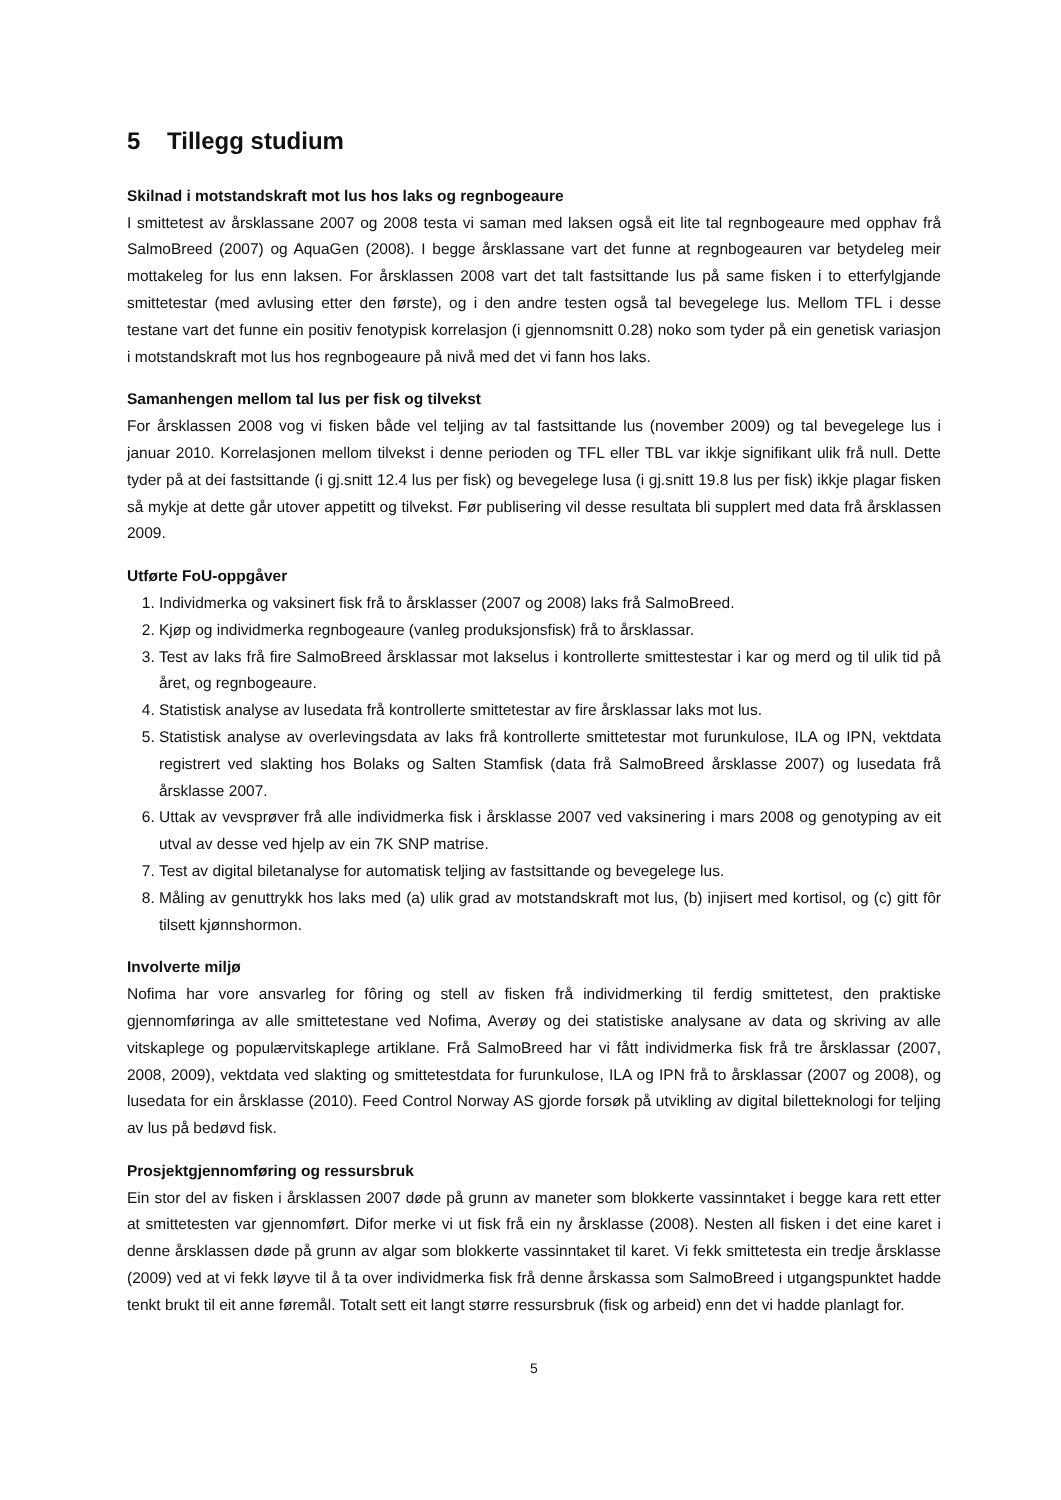5 Tillegg studium
Skilnad i motstandskraft mot lus hos laks og regnbogeaure
I smittetest av årsklassane 2007 og 2008 testa vi saman med laksen også eit lite tal regnbogeaure med opphav frå SalmoBreed (2007) og AquaGen (2008). I begge årsklassane vart det funne at regnbogeauren var betydeleg meir mottakeleg for lus enn laksen. For årsklassen 2008 vart det talt fastsittande lus på same fisken i to etterfylgjande smittetestar (med avlusing etter den første), og i den andre testen også tal bevegelege lus. Mellom TFL i desse testane vart det funne ein positiv fenotypisk korrelasjon (i gjennomsnitt 0.28) noko som tyder på ein genetisk variasjon i motstandskraft mot lus hos regnbogeaure på nivå med det vi fann hos laks.
Samanhengen mellom tal lus per fisk og tilvekst
For årsklassen 2008 vog vi fisken både vel teljing av tal fastsittande lus (november 2009) og tal bevegelege lus i januar 2010. Korrelasjonen mellom tilvekst i denne perioden og TFL eller TBL var ikkje signifikant ulik frå null. Dette tyder på at dei fastsittande (i gj.snitt 12.4 lus per fisk) og bevegelege lusa (i gj.snitt 19.8 lus per fisk) ikkje plagar fisken så mykje at dette går utover appetitt og tilvekst. Før publisering vil desse resultata bli supplert med data frå årsklassen 2009.
Utførte FoU-oppgåver
1. Individmerka og vaksinert fisk frå to årsklasser (2007 og 2008) laks frå SalmoBreed.
2. Kjøp og individmerka regnbogeaure (vanleg produksjonsfisk) frå to årsklassar.
3. Test av laks frå fire SalmoBreed årsklassar mot lakselus i kontrollerte smittestestar i kar og merd og til ulik tid på året, og regnbogeaure.
4. Statistisk analyse av lusedata frå kontrollerte smittetestar av fire årsklassar laks mot lus.
5. Statistisk analyse av overlevingsdata av laks frå kontrollerte smittetestar mot furunkulose, ILA og IPN, vektdata registrert ved slakting hos Bolaks og Salten Stamfisk (data frå SalmoBreed årsklasse 2007) og lusedata frå årsklasse 2007.
6. Uttak av vevsprøver frå alle individmerka fisk i årsklasse 2007 ved vaksinering i mars 2008 og genotyping av eit utval av desse ved hjelp av ein 7K SNP matrise.
7. Test av digital biletanalyse for automatisk teljing av fastsittande og bevegelege lus.
8. Måling av genuttrykk hos laks med (a) ulik grad av motstandskraft mot lus, (b) injisert med kortisol, og (c) gitt fôr tilsett kjønnshormon.
Involverte miljø
Nofima har vore ansvarleg for fôring og stell av fisken frå individmerking til ferdig smittetest, den praktiske gjennomføringa av alle smittetestane ved Nofima, Averøy og dei statistiske analysane av data og skriving av alle vitskaplege og populærvitskaplege artiklane. Frå SalmoBreed har vi fått individmerka fisk frå tre årsklassar (2007, 2008, 2009), vektdata ved slakting og smittetestdata for furunkulose, ILA og IPN frå to årsklassar (2007 og 2008), og lusedata for ein årsklasse (2010). Feed Control Norway AS gjorde forsøk på utvikling av digital biletteknologi for teljing av lus på bedøvd fisk.
Prosjektgjennomføring og ressursbruk
Ein stor del av fisken i årsklassen 2007 døde på grunn av maneter som blokkerte vassinntaket i begge kara rett etter at smittetesten var gjennomført. Difor merke vi ut fisk frå ein ny årsklasse (2008). Nesten all fisken i det eine karet i denne årsklassen døde på grunn av algar som blokkerte vassinntaket til karet. Vi fekk smittetesta ein tredje årsklasse (2009) ved at vi fekk løyve til å ta over individmerka fisk frå denne årskassa som SalmoBreed i utgangspunktet hadde tenkt brukt til eit anne føremål. Totalt sett eit langt større ressursbruk (fisk og arbeid) enn det vi hadde planlagt for.
5